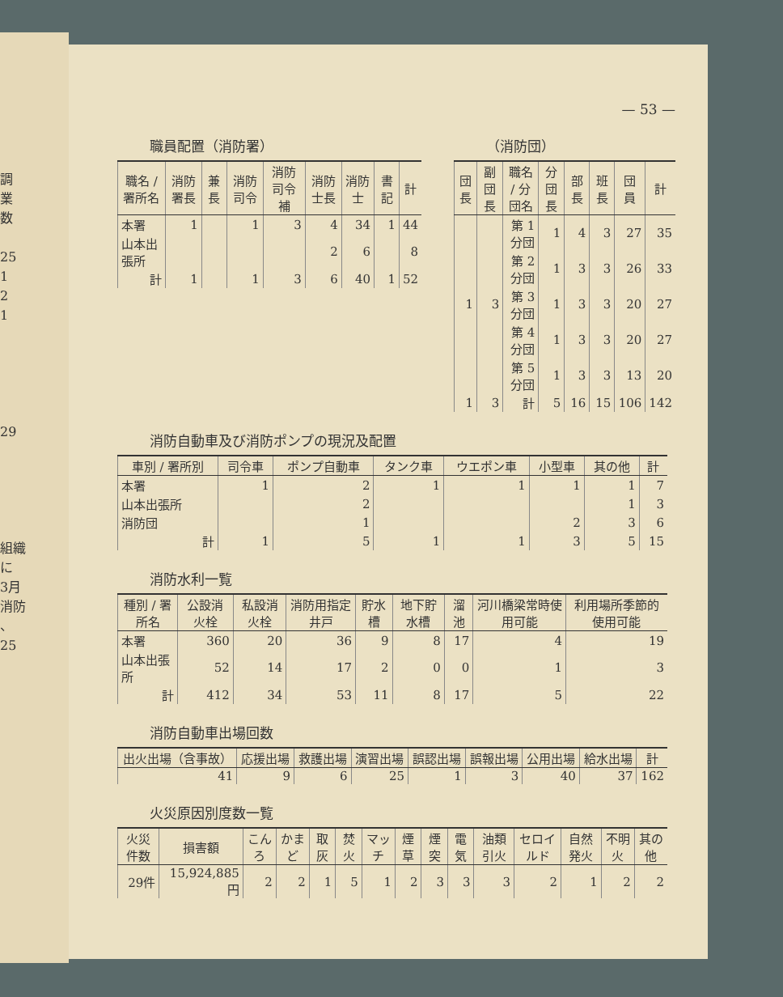調
業
数
25
1
2
1
29
組織
に
3月
消防
、
25
— 53 —
職員配置（消防署）
| 職名 / 署所名 | 消防署長 | 兼長 | 消防司令 | 消防司令補 | 消防士長 | 消防士 | 書記 | 計 |
| --- | --- | --- | --- | --- | --- | --- | --- | --- |
| 本署 | 1 | | 1 | 3 | 4 | 34 | 1 | 44 |
| 山本出張所 | | | | | 2 | 6 | | 8 |
| 計 | 1 | | 1 | 3 | 6 | 40 | 1 | 52 |
（消防団）
| 団長 | 副団長 | 職名 / 分団名 | 分団長 | 部長 | 班長 | 団員 | 計 |
| --- | --- | --- | --- | --- | --- | --- | --- |
| | | 第 1分団 | 1 | 4 | 3 | 27 | 35 |
| | | 第 2分団 | 1 | 3 | 3 | 26 | 33 |
| 1 | 3 | 第 3分団 | 1 | 3 | 3 | 20 | 27 |
| | | 第 4分団 | 1 | 3 | 3 | 20 | 27 |
| | | 第 5分団 | 1 | 3 | 3 | 13 | 20 |
| 1 | 3 | 計 | 5 | 16 | 15 | 106 | 142 |
消防自動車及び消防ポンプの現況及配置
| 車別 / 署所別 | 司令車 | ポンプ自動車 | タンク車 | ウエポン車 | 小型車 | 其の他 | 計 |
| --- | --- | --- | --- | --- | --- | --- | --- |
| 本署 | 1 | 2 | 1 | 1 | 1 | 1 | 7 |
| 山本出張所 | | 2 | | | | 1 | 3 |
| 消防団 | | 1 | | | 2 | 3 | 6 |
| 計 | 1 | 5 | 1 | 1 | 3 | 5 | 15 |
消防水利一覧
| 種別 / 署所名 | 公設消火栓 | 私設消火栓 | 消防用指定井戸 | 貯水槽 | 地下貯水槽 | 溜池 | 河川橋梁常時使用可能 | 利用場所季節的使用可能 |
| --- | --- | --- | --- | --- | --- | --- | --- | --- |
| 本署 | 360 | 20 | 36 | 9 | 8 | 17 | 4 | 19 |
| 山本出張所 | 52 | 14 | 17 | 2 | 0 | 0 | 1 | 3 |
| 計 | 412 | 34 | 53 | 11 | 8 | 17 | 5 | 22 |
消防自動車出場回数
| 出火出場（含事故） | 応援出場 | 救護出場 | 演習出場 | 誤認出場 | 誤報出場 | 公用出場 | 給水出場 | 計 |
| --- | --- | --- | --- | --- | --- | --- | --- | --- |
| 41 | 9 | 6 | 25 | 1 | 3 | 40 | 37 | 162 |
火災原因別度数一覧
| 火災件数 | 損害額 | こんろ | かまど | 取灰 | 焚火 | マッチ | 煙草 | 煙突 | 電気 | 油類引火 | セロイルド | 自然発火 | 不明火 | 其の他 |
| --- | --- | --- | --- | --- | --- | --- | --- | --- | --- | --- | --- | --- | --- | --- |
| 29件 | 15,924,885円 | 2 | 2 | 1 | 5 | 1 | 2 | 3 | 3 | 3 | 2 | 1 | 2 | 2 |